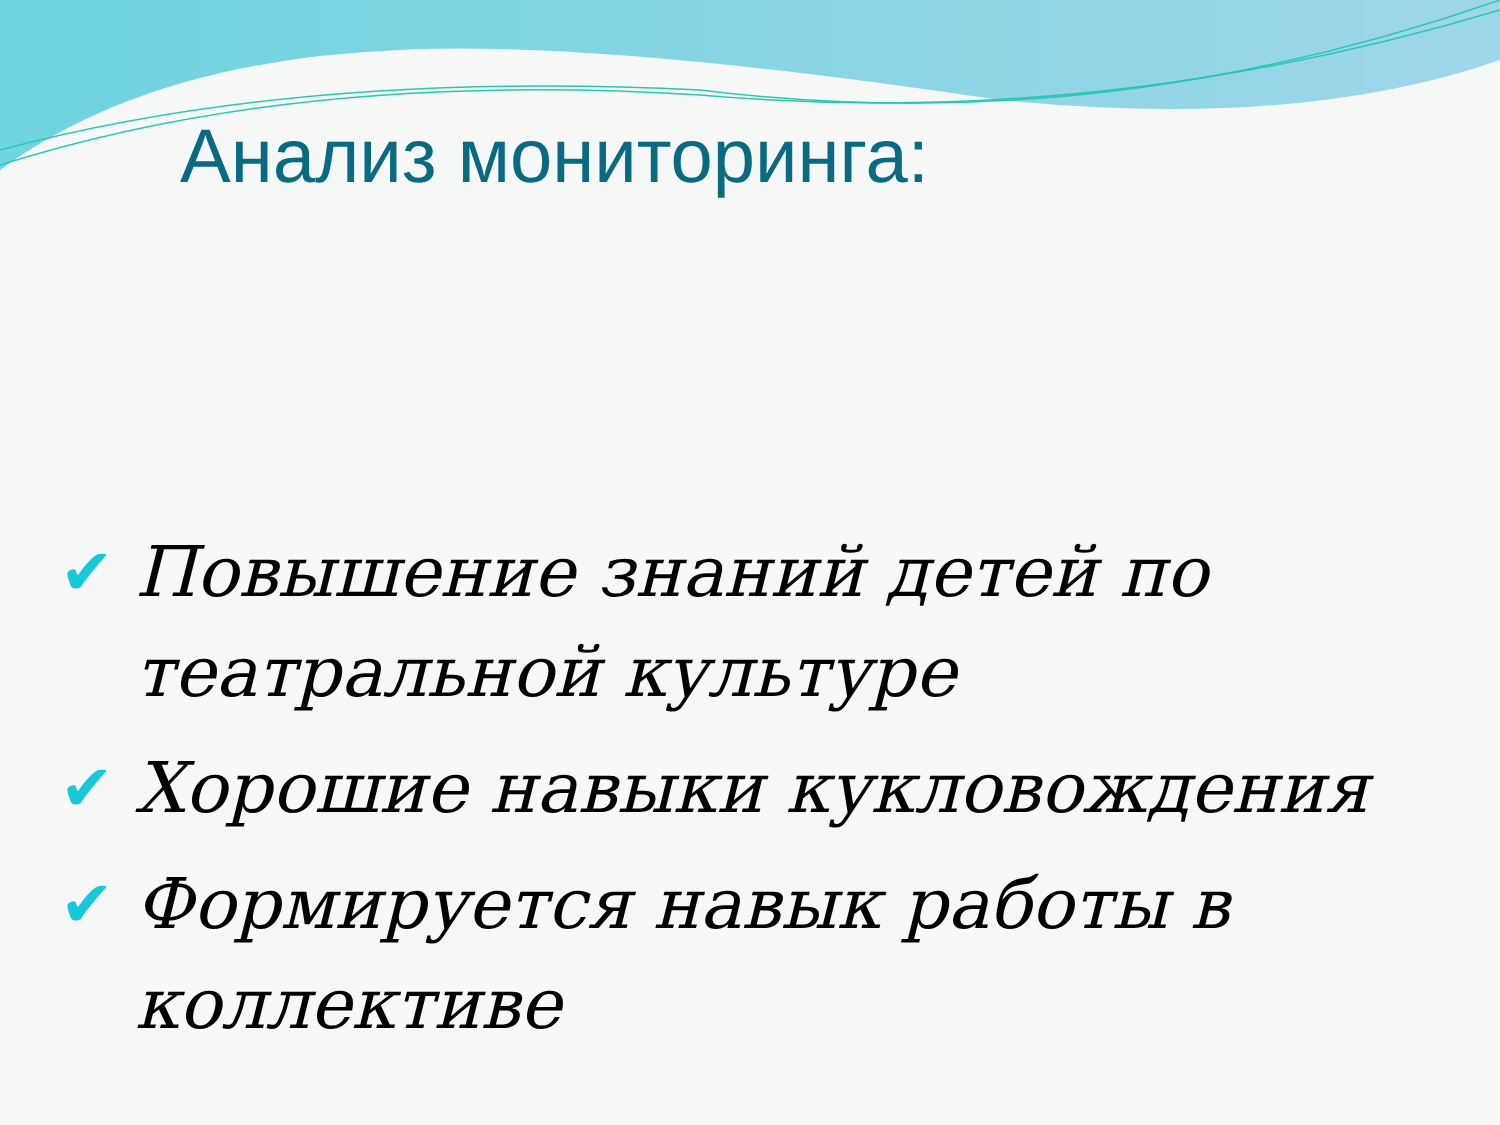Анализ мониторинга:
✔ Повышение знаний детей по театральной культуре
✔ Хорошие навыки кукловождения
✔ Формируется навык работы в коллективе